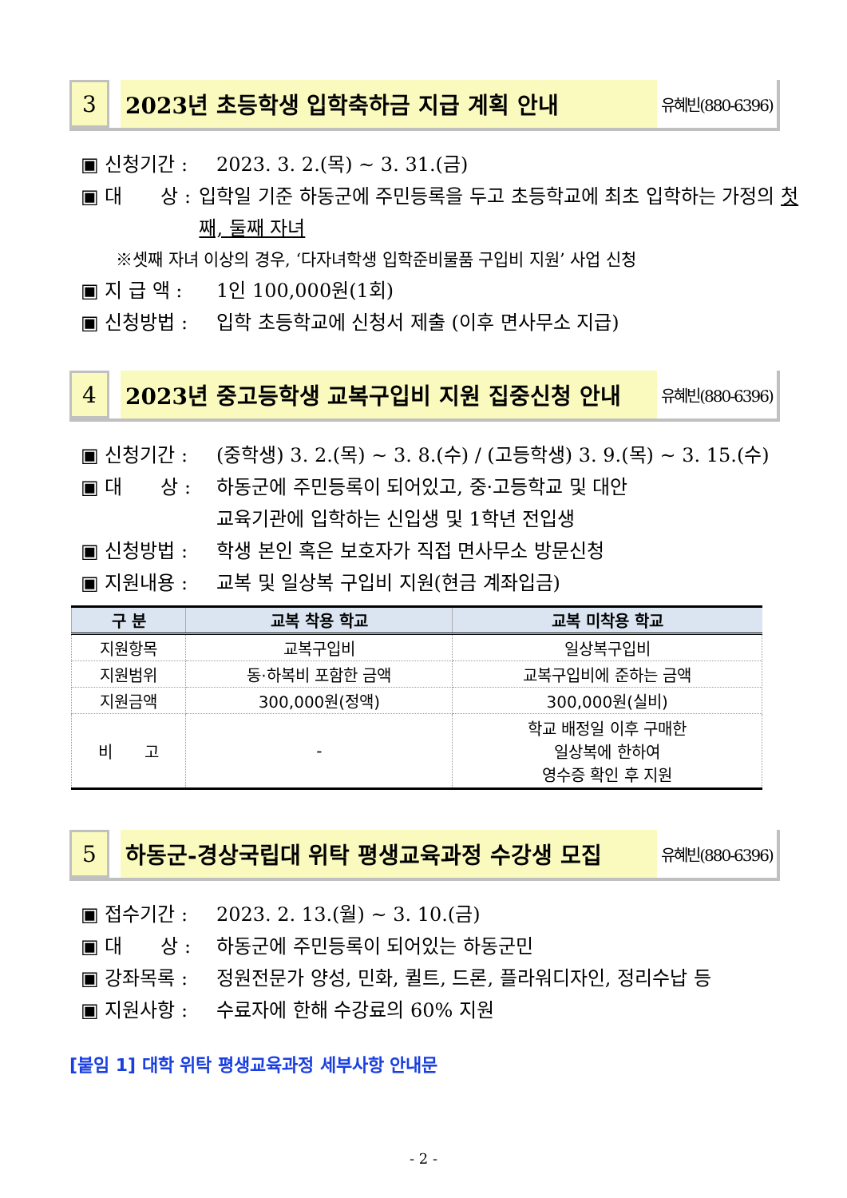3 2023년 초등학생 입학축하금 지급 계획 안내
유혜빈(880-6396)
▣ 신청기간 : 2023. 3. 2.(목) ~ 3. 31.(금)
▣ 대　　상 : 입학일 기준 하동군에 주민등록을 두고 초등학교에 최초 입학하는 가정의 첫째, 둘째 자녀
※셋째 자녀 이상의 경우, ‘다자녀학생 입학준비물품 구입비 지원’ 사업 신청
▣ 지 급 액 : 1인 100,000원(1회)
▣ 신청방법 : 입학 초등학교에 신청서 제출 (이후 면사무소 지급)
4 2023년 중고등학생 교복구입비 지원 집중신청 안내
유혜빈(880-6396)
▣ 신청기간 : (중학생) 3. 2.(목) ~ 3. 8.(수) / (고등학생) 3. 9.(목) ~ 3. 15.(수)
▣ 대　　상 : 하동군에 주민등록이 되어있고, 중·고등학교 및 대안
교육기관에 입학하는 신입생 및 1학년 전입생
▣ 신청방법 : 학생 본인 혹은 보호자가 직접 면사무소 방문신청
▣ 지원내용 : 교복 및 일상복 구입비 지원(현금 계좌입금)
| 구 분 | 교복 착용 학교 | 교복 미착용 학교 |
| --- | --- | --- |
| 지원항목 | 교복구입비 | 일상복구입비 |
| 지원범위 | 동·하복비 포함한 금액 | 교복구입비에 준하는 금액 |
| 지원금액 | 300,000원(정액) | 300,000원(실비) |
| 비 고 | - | 학교 배정일 이후 구매한 일상복에 한하여 영수증 확인 후 지원 |
5 하동군-경상국립대 위탁 평생교육과정 수강생 모집
유혜빈(880-6396)
▣ 접수기간 : 2023. 2. 13.(월) ~ 3. 10.(금)
▣ 대　　상 : 하동군에 주민등록이 되어있는 하동군민
▣ 강좌목록 : 정원전문가 양성, 민화, 퀼트, 드론, 플라워디자인, 정리수납 등
▣ 지원사항 : 수료자에 한해 수강료의 60% 지원
[붙임 1] 대학 위탁 평생교육과정 세부사항 안내문
- 2 -